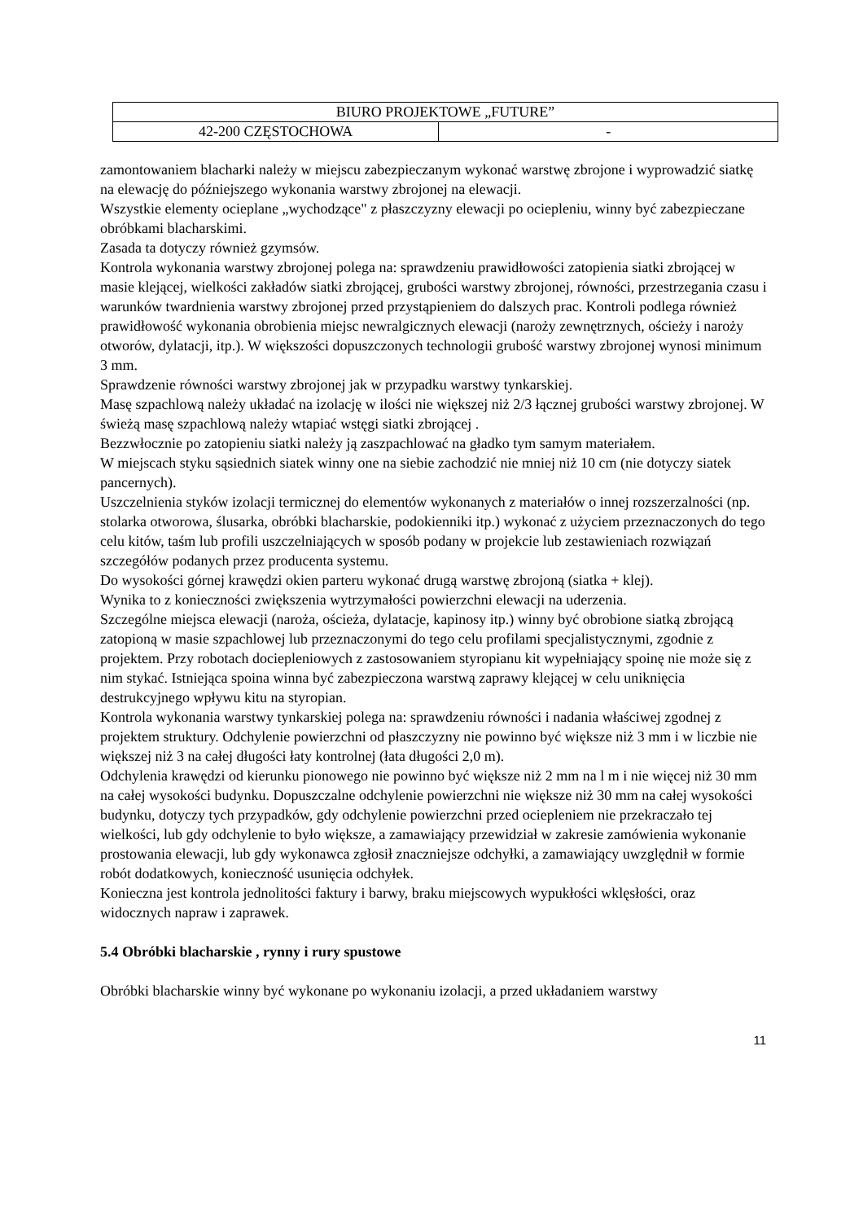| BIURO PROJEKTOWE „FUTURE” | |
| 42-200 CZĘSTOCHOWA | - |
zamontowaniem blacharki należy w miejscu zabezpieczanym wykonać warstwę zbrojone i wyprowadzić siatkę na elewację do późniejszego wykonania warstwy zbrojonej na elewacji.
Wszystkie elementy ocieplane „wychodzące" z płaszczyzny elewacji po ociepleniu, winny być zabezpieczane obróbkami blacharskimi.
Zasada ta dotyczy również gzymsów.
Kontrola wykonania warstwy zbrojonej polega na: sprawdzeniu prawidłowości zatopienia siatki zbrojącej w masie klejącej, wielkości zakładów siatki zbrojącej, grubości warstwy zbrojonej, równości, przestrzegania czasu i warunków twardnienia warstwy zbrojonej przed przystąpieniem do dalszych prac. Kontroli podlega również prawidłowość wykonania obrobienia miejsc newralgicznych elewacji (naroży zewnętrznych, ościeży i naroży otworów, dylatacji, itp.). W większości dopuszczonych technologii grubość warstwy zbrojonej wynosi minimum 3 mm.
Sprawdzenie równości warstwy zbrojonej jak w przypadku warstwy tynkarskiej.
Masę szpachlową należy układać na izolację w ilości nie większej niż 2/3 łącznej grubości warstwy zbrojonej. W świeżą masę szpachlową należy wtapiać wstęgi siatki zbrojącej .
Bezzwłocznie po zatopieniu siatki należy ją zaszpachlować na gładko tym samym materiałem.
W miejscach styku sąsiednich siatek winny one na siebie zachodzić nie mniej niż 10 cm (nie dotyczy siatek pancernych).
Uszczelnienia styków izolacji termicznej do elementów wykonanych z materiałów o innej rozszerzalności (np. stolarka otworowa, ślusarka, obróbki blacharskie, podokienniki itp.) wykonać z użyciem przeznaczonych do tego celu kitów, taśm lub profili uszczelniających w sposób podany w projekcie lub zestawieniach rozwiązań szczegółów podanych przez producenta systemu.
Do wysokości górnej krawędzi okien parteru wykonać drugą warstwę zbrojoną (siatka + klej).
Wynika to z konieczności zwiększenia wytrzymałości powierzchni elewacji na uderzenia.
Szczególne miejsca elewacji (naroża, ościeża, dylatacje, kapinosy itp.) winny być obrobione siatką zbrojącą zatopioną w masie szpachlowej lub przeznaczonymi do tego celu profilami specjalistycznymi, zgodnie z projektem. Przy robotach dociepleniowych z zastosowaniem styropianu kit wypełniający spoinę nie może się z nim stykać. Istniejąca spoina winna być zabezpieczona warstwą zaprawy klejącej w celu uniknięcia destrukcyjnego wpływu kitu na styropian.
Kontrola wykonania warstwy tynkarskiej polega na: sprawdzeniu równości i nadania właściwej zgodnej z projektem struktury. Odchylenie powierzchni od płaszczyzny nie powinno być większe niż 3 mm i w liczbie nie większej niż 3 na całej długości łaty kontrolnej (łata długości 2,0 m).
Odchylenia krawędzi od kierunku pionowego nie powinno być większe niż 2 mm na l m i nie więcej niż 30 mm na całej wysokości budynku. Dopuszczalne odchylenie powierzchni nie większe niż 30 mm na całej wysokości budynku, dotyczy tych przypadków, gdy odchylenie powierzchni przed ociepleniem nie przekraczało tej wielkości, lub gdy odchylenie to było większe, a zamawiający przewidział w zakresie zamówienia wykonanie prostowania elewacji, lub gdy wykonawca zgłosił znaczniejsze odchyłki, a zamawiający uwzględnił w formie robót dodatkowych, konieczność usunięcia odchyłek.
Konieczna jest kontrola jednolitości faktury i barwy, braku miejscowych wypukłości wklęsłości, oraz widocznych napraw i zaprawek.
5.4 Obróbki blacharskie , rynny i rury spustowe
Obróbki blacharskie winny być wykonane po wykonaniu izolacji, a przed układaniem warstwy
11